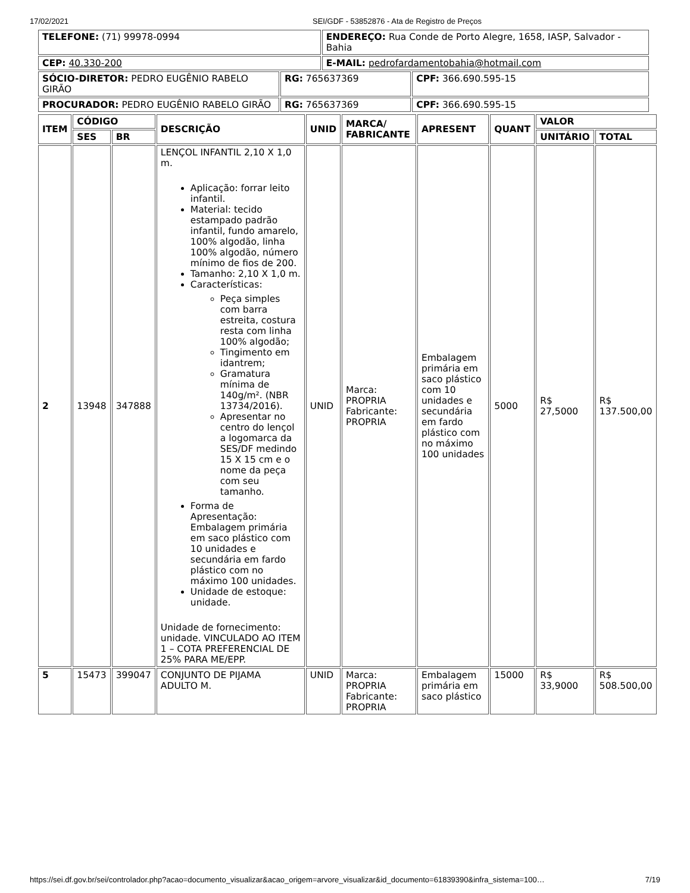17/02/2021 SEI/GDF - 53852876 - Ata de Registro de Preços
| TELEFONE: (71) 99978-0994 | | ENDEREÇO: Rua Conde de Porto Alegre, 1658, IASP, Salvador - Bahia | |
| CEP: 40.330-200 | | E-MAIL: pedrofardamentobahia@hotmail.com | |
| SÓCIO-DIRETOR: PEDRO EUGÊNIO RABELO GIRÃO | RG: 765637369 | | CPF: 366.690.595-15 |
| PROCURADOR: PEDRO EUGÊNIO RABELO GIRÃO | RG: 765637369 | | CPF: 366.690.595-15 |
| ITEM | CÓDIGO | | DESCRIÇÃO | UNID | MARCA/ FABRICANTE | APRESENT | QUANT | VALOR | |
| --- | --- | --- | --- | --- | --- | --- | --- | --- | --- |
| | SES | BR | | | | | | UNITÁRIO | TOTAL |
| 2 | 13948 | 347888 | LENÇOL INFANTIL 2,10 X 1,0 m. Aplicação: forrar leito infantil. Material: tecido estampado padrão infantil, fundo amarelo, 100% algodão, linha 100% algodão, número mínimo de fios de 200. Tamanho: 2,10 X 1,0 m. Características: Peça simples com barra estreita, costura resta com linha 100% algodão; Tingimento em idantrem; Gramatura mínima de 140g/m². (NBR 13734/2016). Apresentar no centro do lençol a logomarca da SES/DF medindo 15 X 15 cm e o nome da peça com seu tamanho. Forma de Apresentação: Embalagem primária em saco plástico com 10 unidades e secundária em fardo plástico com no máximo 100 unidades. Unidade de estoque: unidade. Unidade de fornecimento: unidade. VINCULADO AO ITEM 1 – COTA PREFERENCIAL DE 25% PARA ME/EPP. | UNID | Marca: PROPRIA Fabricante: PROPRIA | Embalagem primária em saco plástico com 10 unidades e secundária em fardo plástico com no máximo 100 unidades | 5000 | R$ 27,5000 | R$ 137.500,00 |
| 5 | 15473 | 399047 | CONJUNTO DE PIJAMA ADULTO M. | UNID | Marca: PROPRIA Fabricante: PROPRIA | Embalagem primária em saco plástico | 15000 | R$ 33,9000 | R$ 508.500,00 |
https://sei.df.gov.br/sei/controlador.php?acao=documento_visualizar&acao_origem=arvore_visualizar&id_documento=61839390&infra_sistema=100… 7/19